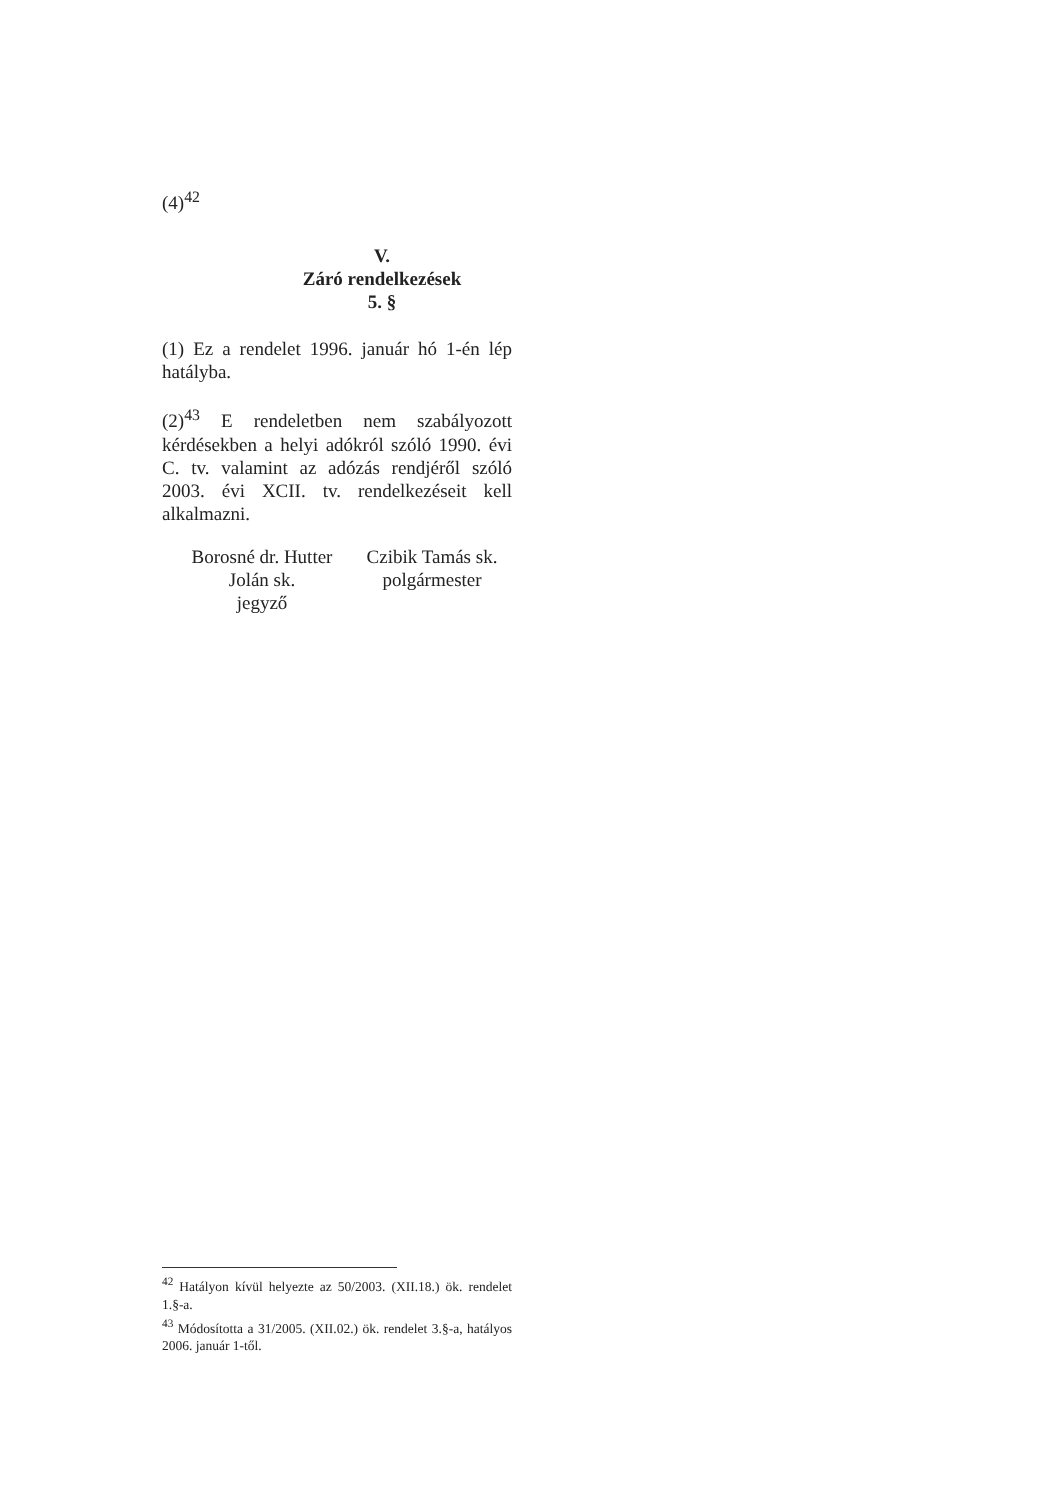(4)<sup>42</sup>
V.
Záró rendelkezések
5. §
(1) Ez a rendelet 1996. január hó 1-én lép hatályba.
(2)<sup>43</sup> E rendeletben nem szabályozott kérdésekben a helyi adókról szóló 1990. évi C. tv. valamint az adózás rendjéről szóló 2003. évi XCII. tv. rendelkezéseit kell alkalmazni.
Borosné dr. Hutter Jolán sk.
jegyző
Czibik Tamás sk.
polgármester
<sup>42</sup> Hatályon kívül helyezte az 50/2003. (XII.18.) ök. rendelet 1.§-a.
<sup>43</sup> Módosította a 31/2005. (XII.02.) ök. rendelet 3.§-a, hatályos 2006. január 1-től.